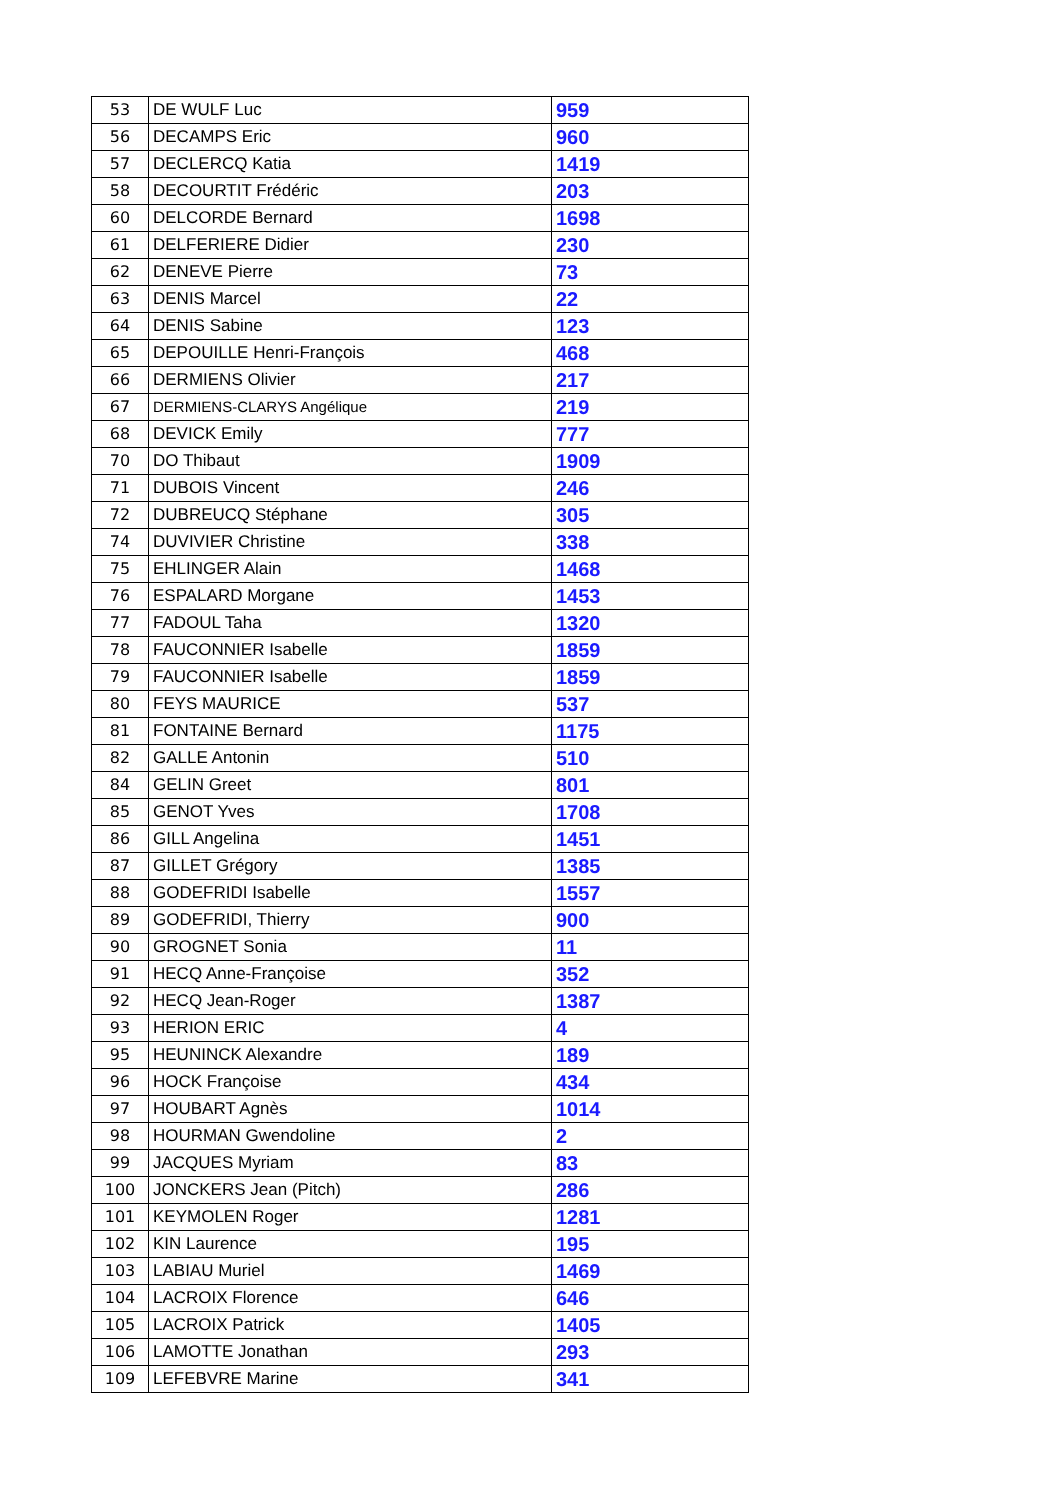| 53 | DE WULF Luc | 959 |
| 56 | DECAMPS Eric | 960 |
| 57 | DECLERCQ Katia | 1419 |
| 58 | DECOURTIT Frédéric | 203 |
| 60 | DELCORDE Bernard | 1698 |
| 61 | DELFERIERE Didier | 230 |
| 62 | DENEVE Pierre | 73 |
| 63 | DENIS Marcel | 22 |
| 64 | DENIS Sabine | 123 |
| 65 | DEPOUILLE Henri-François | 468 |
| 66 | DERMIENS Olivier | 217 |
| 67 | DERMIENS-CLARYS Angélique | 219 |
| 68 | DEVICK Emily | 777 |
| 70 | DO Thibaut | 1909 |
| 71 | DUBOIS Vincent | 246 |
| 72 | DUBREUCQ Stéphane | 305 |
| 74 | DUVIVIER Christine | 338 |
| 75 | EHLINGER Alain | 1468 |
| 76 | ESPALARD Morgane | 1453 |
| 77 | FADOUL Taha | 1320 |
| 78 | FAUCONNIER Isabelle | 1859 |
| 79 | FAUCONNIER Isabelle | 1859 |
| 80 | FEYS MAURICE | 537 |
| 81 | FONTAINE Bernard | 1175 |
| 82 | GALLE Antonin | 510 |
| 84 | GELIN Greet | 801 |
| 85 | GENOT Yves | 1708 |
| 86 | GILL Angelina | 1451 |
| 87 | GILLET Grégory | 1385 |
| 88 | GODEFRIDI Isabelle | 1557 |
| 89 | GODEFRIDI, Thierry | 900 |
| 90 | GROGNET Sonia | 11 |
| 91 | HECQ Anne-Françoise | 352 |
| 92 | HECQ Jean-Roger | 1387 |
| 93 | HERION ERIC | 4 |
| 95 | HEUNINCK Alexandre | 189 |
| 96 | HOCK Françoise | 434 |
| 97 | HOUBART Agnès | 1014 |
| 98 | HOURMAN Gwendoline | 2 |
| 99 | JACQUES Myriam | 83 |
| 100 | JONCKERS Jean (Pitch) | 286 |
| 101 | KEYMOLEN Roger | 1281 |
| 102 | KIN Laurence | 195 |
| 103 | LABIAU Muriel | 1469 |
| 104 | LACROIX Florence | 646 |
| 105 | LACROIX Patrick | 1405 |
| 106 | LAMOTTE Jonathan | 293 |
| 109 | LEFEBVRE Marine | 341 |